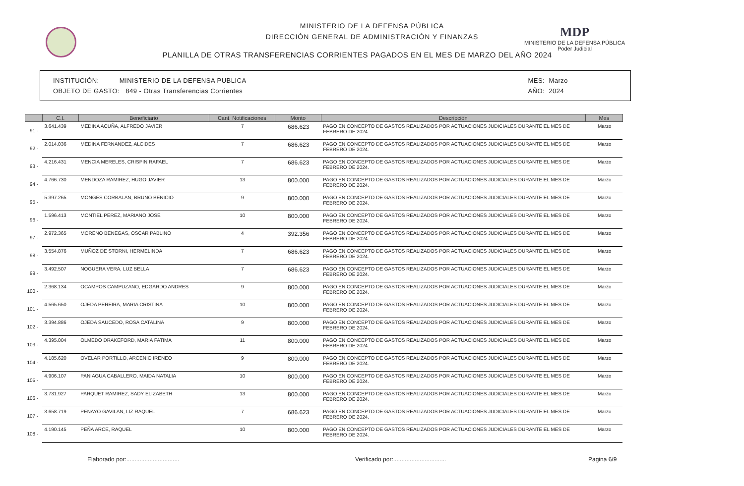MINISTERIO DE LA DEFENSA PÚBLICA
DIRECCIÓN GENERAL DE ADMINISTRACIÓN Y FINANZAS
PLANILLA DE OTRAS TRANSFERENCIAS CORRIENTES PAGADOS EN EL MES DE MARZO DEL AÑO 2024
MDP
MINISTERIO DE LA DEFENSA PÚBLICA
Poder Judicial
INSTITUCIÓN: MINISTERIO DE LA DEFENSA PUBLICA
OBJETO DE GASTO: 849 - Otras Transferencias Corrientes
MES: Marzo
AÑO: 2024
| | C.I. | Beneficiario | Cant. Notificaciones | Monto | Descripción | Mes |
| --- | --- | --- | --- | --- | --- | --- |
| 91 - | 3.641.439 | MEDINA ACUÑA, ALFREDO JAVIER | 7 | 686.623 | PAGO EN CONCEPTO DE GASTOS REALIZADOS POR ACTUACIONES JUDICIALES DURANTE EL MES DE FEBRERO DE 2024. | Marzo |
| 92 - | 2.014.036 | MEDINA FERNANDEZ, ALCIDES | 7 | 686.623 | PAGO EN CONCEPTO DE GASTOS REALIZADOS POR ACTUACIONES JUDICIALES DURANTE EL MES DE FEBRERO DE 2024. | Marzo |
| 93 - | 4.216.431 | MENCIA MERELES, CRISPIN RAFAEL | 7 | 686.623 | PAGO EN CONCEPTO DE GASTOS REALIZADOS POR ACTUACIONES JUDICIALES DURANTE EL MES DE FEBRERO DE 2024. | Marzo |
| 94 - | 4.766.730 | MENDOZA RAMIREZ, HUGO JAVIER | 13 | 800.000 | PAGO EN CONCEPTO DE GASTOS REALIZADOS POR ACTUACIONES JUDICIALES DURANTE EL MES DE FEBRERO DE 2024. | Marzo |
| 95 - | 5.397.265 | MONGES CORBALAN, BRUNO BENICIO | 9 | 800.000 | PAGO EN CONCEPTO DE GASTOS REALIZADOS POR ACTUACIONES JUDICIALES DURANTE EL MES DE FEBRERO DE 2024. | Marzo |
| 96 - | 1.596.413 | MONTIEL PEREZ, MARIANO JOSE | 10 | 800.000 | PAGO EN CONCEPTO DE GASTOS REALIZADOS POR ACTUACIONES JUDICIALES DURANTE EL MES DE FEBRERO DE 2024. | Marzo |
| 97 - | 2.972.365 | MORENO BENEGAS, OSCAR PABLINO | 4 | 392.356 | PAGO EN CONCEPTO DE GASTOS REALIZADOS POR ACTUACIONES JUDICIALES DURANTE EL MES DE FEBRERO DE 2024. | Marzo |
| 98 - | 3.554.876 | MUÑOZ DE STORNI, HERMELINDA | 7 | 686.623 | PAGO EN CONCEPTO DE GASTOS REALIZADOS POR ACTUACIONES JUDICIALES DURANTE EL MES DE FEBRERO DE 2024. | Marzo |
| 99 - | 3.492.507 | NOGUERA VERA, LUZ BELLA | 7 | 686.623 | PAGO EN CONCEPTO DE GASTOS REALIZADOS POR ACTUACIONES JUDICIALES DURANTE EL MES DE FEBRERO DE 2024. | Marzo |
| 100 - | 2.368.134 | OCAMPOS CAMPUZANO, EDGARDO ANDRES | 9 | 800.000 | PAGO EN CONCEPTO DE GASTOS REALIZADOS POR ACTUACIONES JUDICIALES DURANTE EL MES DE FEBRERO DE 2024. | Marzo |
| 101 - | 4.565.650 | OJEDA PEREIRA, MARIA CRISTINA | 10 | 800.000 | PAGO EN CONCEPTO DE GASTOS REALIZADOS POR ACTUACIONES JUDICIALES DURANTE EL MES DE FEBRERO DE 2024. | Marzo |
| 102 - | 3.394.886 | OJEDA SAUCEDO, ROSA CATALINA | 9 | 800.000 | PAGO EN CONCEPTO DE GASTOS REALIZADOS POR ACTUACIONES JUDICIALES DURANTE EL MES DE FEBRERO DE 2024. | Marzo |
| 103 - | 4.395.004 | OLMEDO DRAKEFORD, MARIA FATIMA | 11 | 800.000 | PAGO EN CONCEPTO DE GASTOS REALIZADOS POR ACTUACIONES JUDICIALES DURANTE EL MES DE FEBRERO DE 2024. | Marzo |
| 104 - | 4.185.620 | OVELAR PORTILLO, ARCENIO IRENEO | 9 | 800.000 | PAGO EN CONCEPTO DE GASTOS REALIZADOS POR ACTUACIONES JUDICIALES DURANTE EL MES DE FEBRERO DE 2024. | Marzo |
| 105 - | 4.906.107 | PANIAGUA CABALLERO, MAIDA NATALIA | 10 | 800.000 | PAGO EN CONCEPTO DE GASTOS REALIZADOS POR ACTUACIONES JUDICIALES DURANTE EL MES DE FEBRERO DE 2024. | Marzo |
| 106 - | 3.731.927 | PARQUET RAMIREZ, SADY ELIZABETH | 13 | 800.000 | PAGO EN CONCEPTO DE GASTOS REALIZADOS POR ACTUACIONES JUDICIALES DURANTE EL MES DE FEBRERO DE 2024. | Marzo |
| 107 - | 3.658.719 | PENAYO GAVILAN, LIZ RAQUEL | 7 | 686.623 | PAGO EN CONCEPTO DE GASTOS REALIZADOS POR ACTUACIONES JUDICIALES DURANTE EL MES DE FEBRERO DE 2024. | Marzo |
| 108 - | 4.190.145 | PEÑA ARCE, RAQUEL | 10 | 800.000 | PAGO EN CONCEPTO DE GASTOS REALIZADOS POR ACTUACIONES JUDICIALES DURANTE EL MES DE FEBRERO DE 2024. | Marzo |
Elaborado por:................................ Verificado por:................................ Pagina 6/9